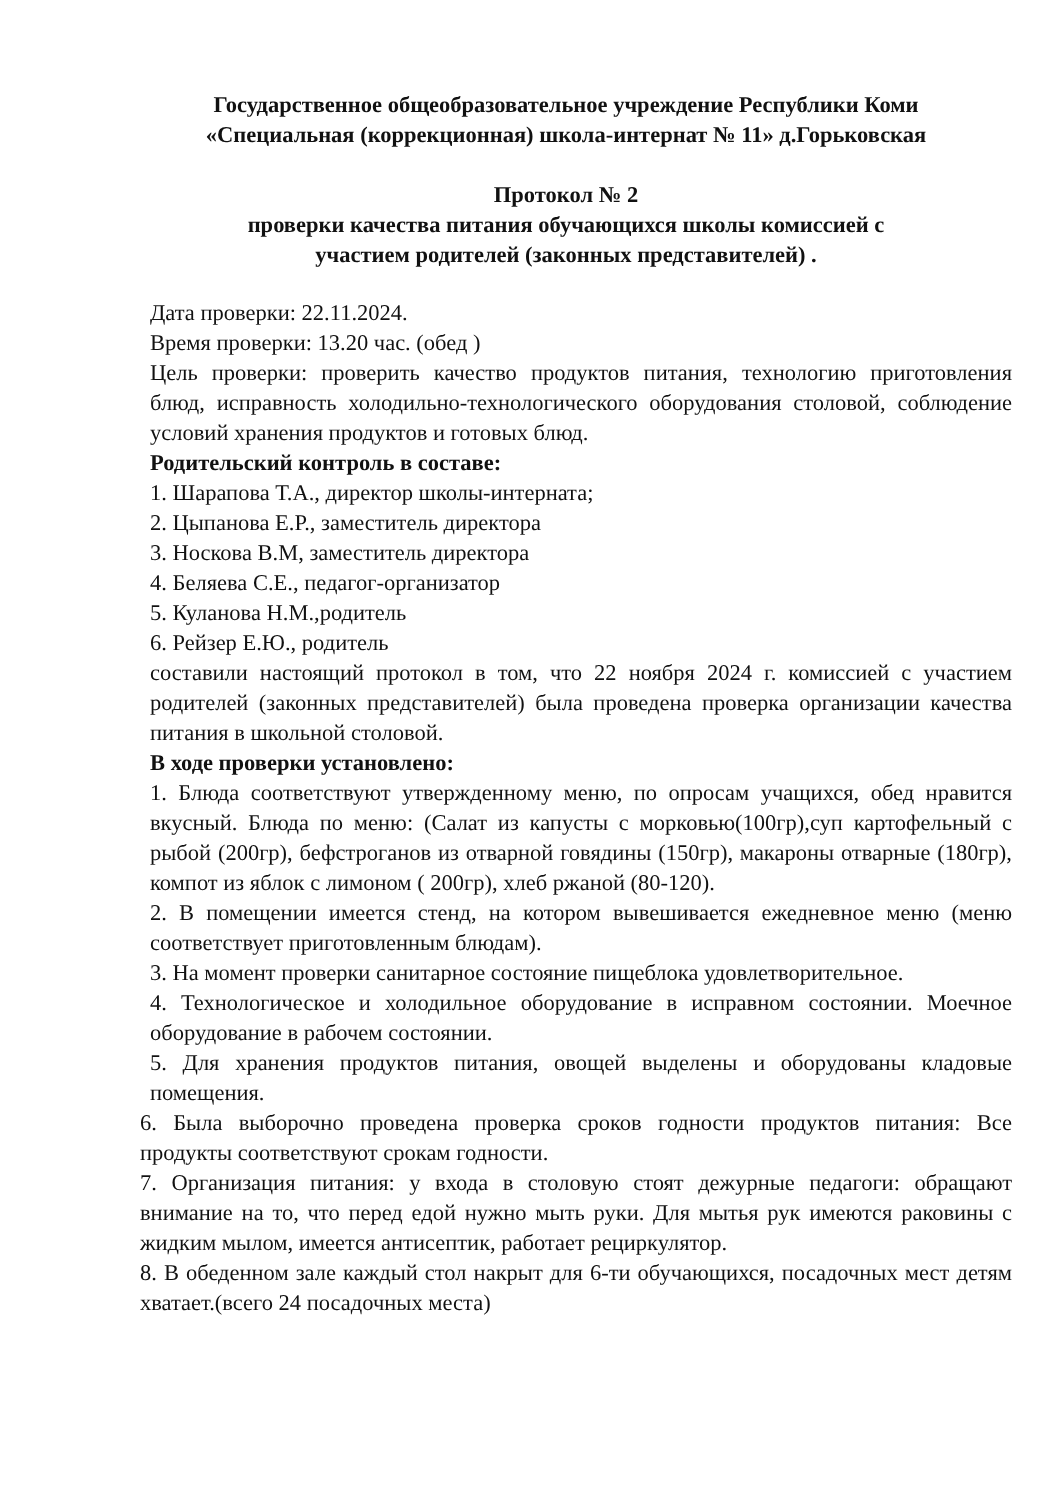Государственное общеобразовательное учреждение Республики Коми
«Специальная (коррекционная) школа-интернат № 11» д.Горьковская
Протокол № 2
проверки качества питания обучающихся школы комиссией с
участием родителей (законных представителей) .
Дата проверки: 22.11.2024.
Время проверки: 13.20 час. (обед )
Цель проверки: проверить качество продуктов питания, технологию приготовления блюд, исправность холодильно-технологического оборудования столовой, соблюдение условий хранения продуктов и готовых блюд.
Родительский контроль в составе:
1. Шарапова Т.А., директор школы-интерната;
2. Цыпанова Е.Р., заместитель директора
3. Носкова В.М, заместитель директора
4. Беляева С.Е., педагог-организатор
5. Куланова Н.М.,родитель
6. Рейзер Е.Ю., родитель
составили настоящий протокол в том, что 22 ноября 2024 г. комиссией с участием родителей (законных представителей) была проведена проверка организации качества питания в школьной столовой.
В ходе проверки установлено:
1. Блюда соответствуют утвержденному меню, по опросам учащихся, обед нравится вкусный. Блюда по меню: (Салат из капусты с морковью(100гр),суп картофельный с рыбой (200гр), бефстроганов из отварной говядины (150гр), макароны отварные (180гр), компот из яблок с лимоном ( 200гр), хлеб ржаной (80-120).
2. В помещении имеется стенд, на котором вывешивается ежедневное меню (меню соответствует приготовленным блюдам).
3. На момент проверки санитарное состояние пищеблока удовлетворительное.
4. Технологическое и холодильное оборудование в исправном состоянии. Моечное оборудование в рабочем состоянии.
5. Для хранения продуктов питания, овощей выделены и оборудованы кладовые помещения.
6. Была выборочно проведена проверка сроков годности продуктов питания: Все продукты соответствуют срокам годности.
7. Организация питания: у входа в столовую стоят дежурные педагоги: обращают внимание на то, что перед едой нужно мыть руки. Для мытья рук имеются раковины с жидким мылом, имеется антисептик, работает рециркулятор.
8. В обеденном зале каждый стол накрыт для 6-ти обучающихся, посадочных мест детям хватает.(всего 24 посадочных места)